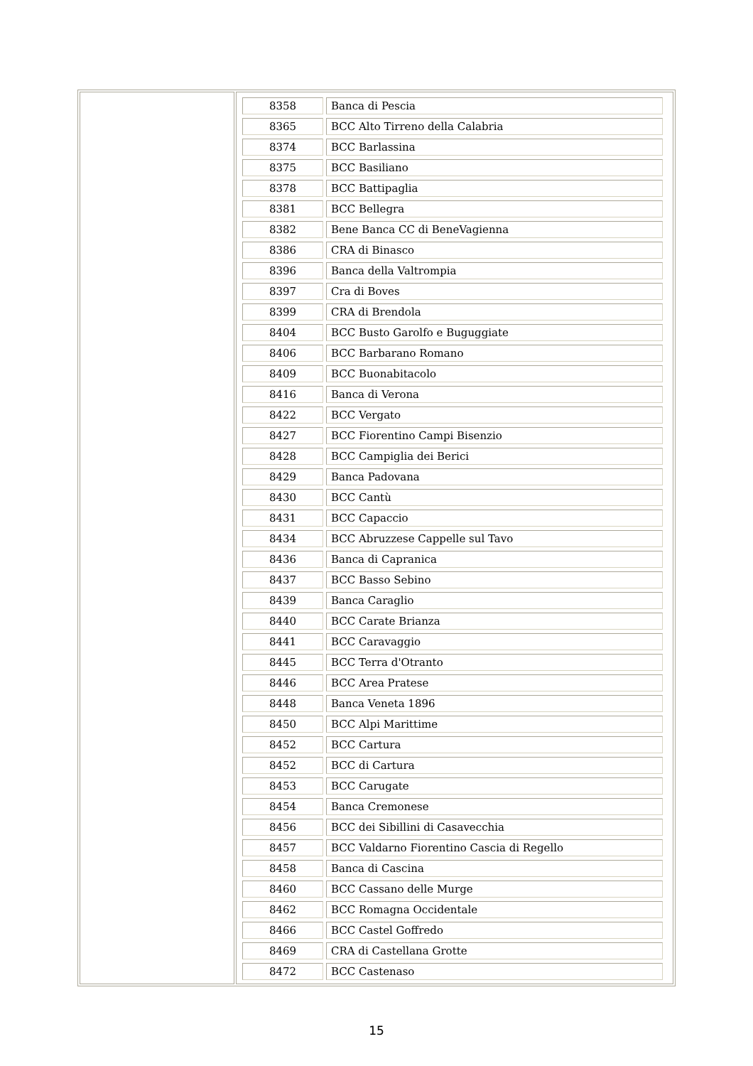| | / 8358 / Banca di Pescia / / 8365 / BCC Alto Tirreno della Calabria / / 8374 / BCC Barlassina / / 8375 / BCC Basiliano / / 8378 / BCC Battipaglia / / 8381 / BCC Bellegra / / 8382 / Bene Banca CC di BeneVagienna / / 8386 / CRA di Binasco / / 8396 / Banca della Valtrompia / / 8397 / Cra di Boves / / 8399 / CRA di Brendola / / 8404 / BCC Busto Garolfo e Buguggiate / / 8406 / BCC Barbarano Romano / / 8409 / BCC Buonabitacolo / / 8416 / Banca di Verona / / 8422 / BCC Vergato / / 8427 / BCC Fiorentino Campi Bisenzio / / 8428 / BCC Campiglia dei Berici / / 8429 / Banca Padovana / / 8430 / BCC Cantù / / 8431 / BCC Capaccio / / 8434 / BCC Abruzzese Cappelle sul Tavo / / 8436 / Banca di Capranica / / 8437 / BCC Basso Sebino / / 8439 / Banca Caraglio / / 8440 / BCC Carate Brianza / / 8441 / BCC Caravaggio / / 8445 / BCC Terra d'Otranto / / 8446 / BCC Area Pratese / / 8448 / Banca Veneta 1896 / / 8450 / BCC Alpi Marittime / / 8452 / BCC Cartura / / 8452 / BCC di Cartura / / 8453 / BCC Carugate / / 8454 / Banca Cremonese / / 8456 / BCC dei Sibillini di Casavecchia / / 8457 / BCC Valdarno Fiorentino Cascia di Regello / / 8458 / Banca di Cascina / / 8460 / BCC Cassano delle Murge / / 8462 / BCC Romagna Occidentale / / 8466 / BCC Castel Goffredo / / 8469 / CRA di Castellana Grotte / / 8472 / BCC Castenaso / |
15